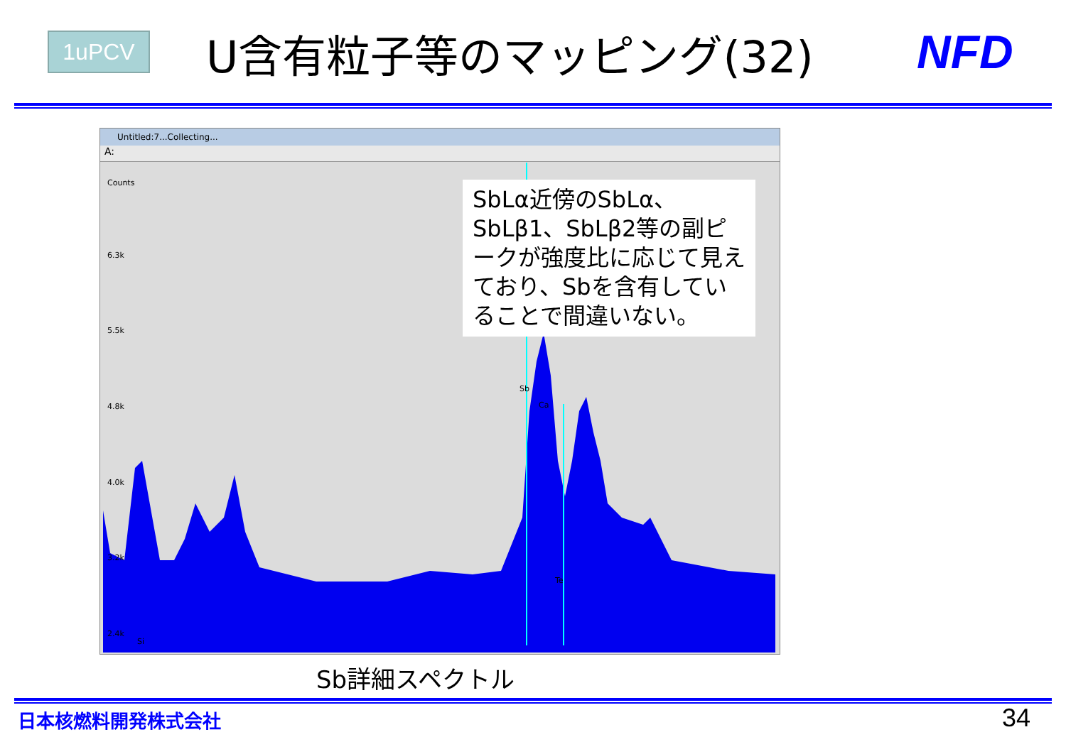1uPCV U含有粒子等のマッピング(32) NFD
Untitled:7...Collecting...
A:
Counts
6.3k
5.5k
4.8k
4.0k
3.2k
2.4k
Si
Sb
Ca
Te
SbLα近傍のSbLα、SbLβ1、SbLβ2等の副ピークが強度比に応じて見えており、Sbを含有していることで間違いない。
Sb詳細スペクトル
日本核燃料開発株式会社 34